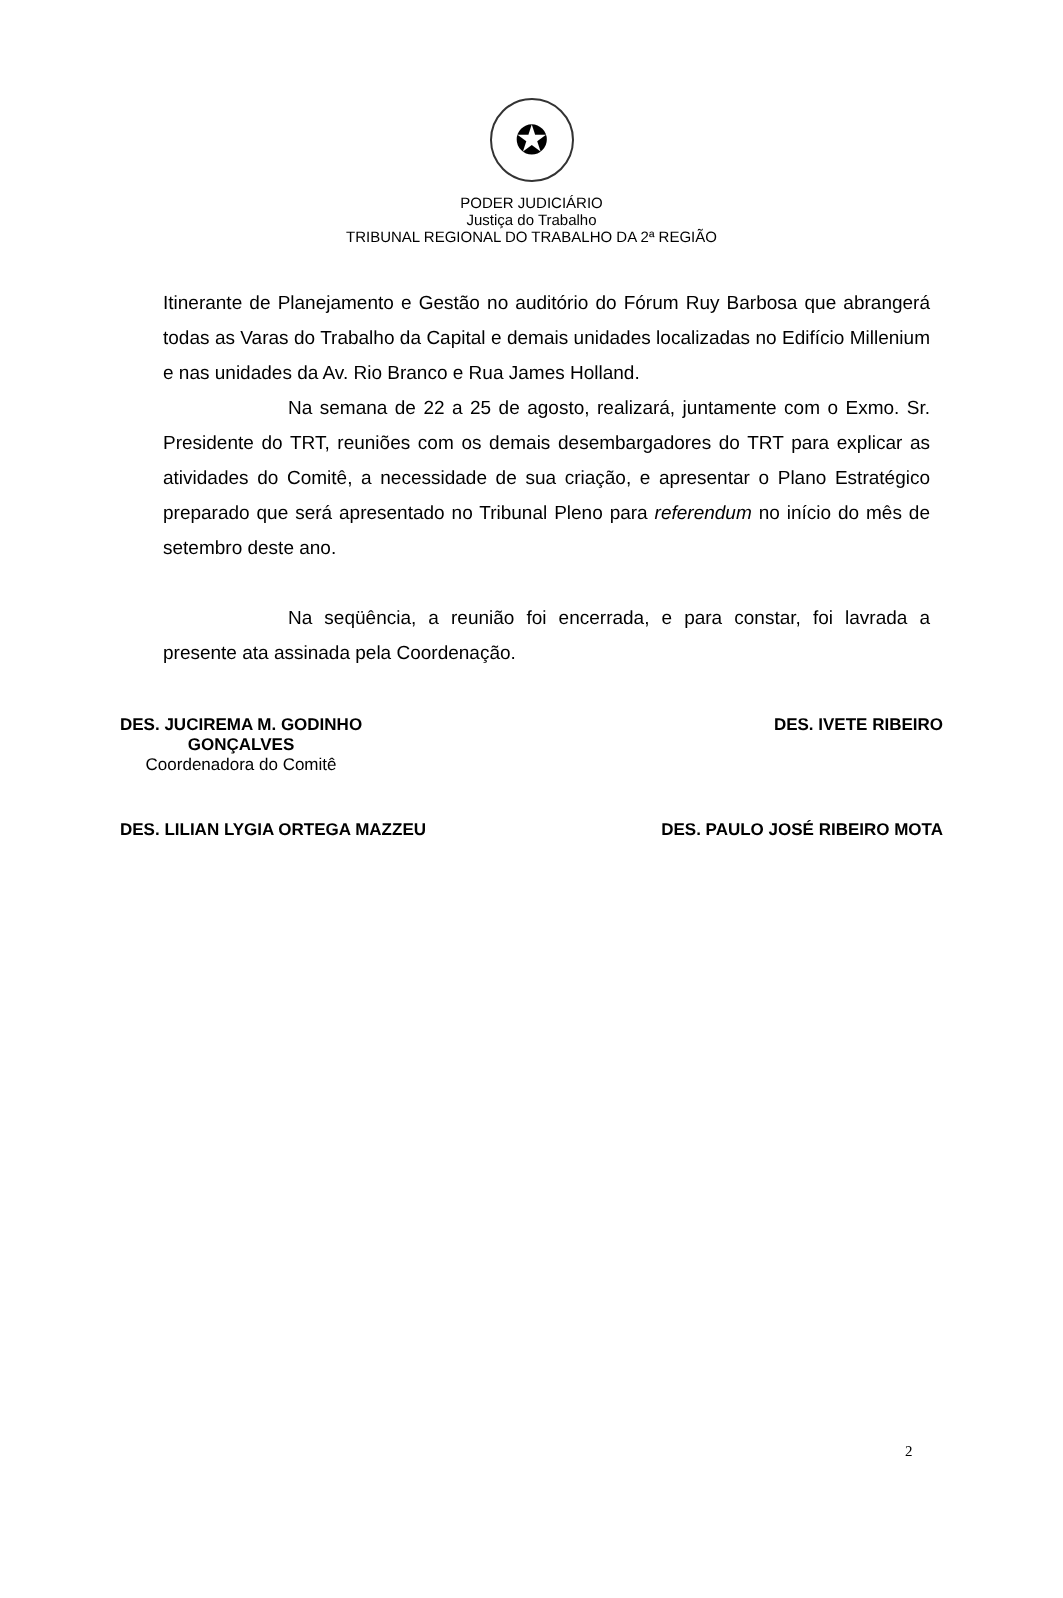✪
PODER JUDICIÁRIO
Justiça do Trabalho
TRIBUNAL REGIONAL DO TRABALHO DA 2ª REGIÃO
Itinerante de Planejamento e Gestão no auditório do Fórum Ruy Barbosa que abrangerá todas as Varas do Trabalho da Capital e demais unidades localizadas no Edifício Millenium e nas unidades da Av. Rio Branco e Rua James Holland.
Na semana de 22 a 25 de agosto, realizará, juntamente com o Exmo. Sr. Presidente do TRT, reuniões com os demais desembargadores do TRT para explicar as atividades do Comitê, a necessidade de sua criação, e apresentar o Plano Estratégico preparado que será apresentado no Tribunal Pleno para referendum no início do mês de setembro deste ano.
Na seqüência, a reunião foi encerrada, e para constar, foi lavrada a presente ata assinada pela Coordenação.
DES. JUCIREMA M. GODINHO
GONÇALVES
Coordenadora do Comitê
DES. IVETE RIBEIRO
DES. LILIAN LYGIA ORTEGA MAZZEU
DES. PAULO JOSÉ RIBEIRO MOTA
2